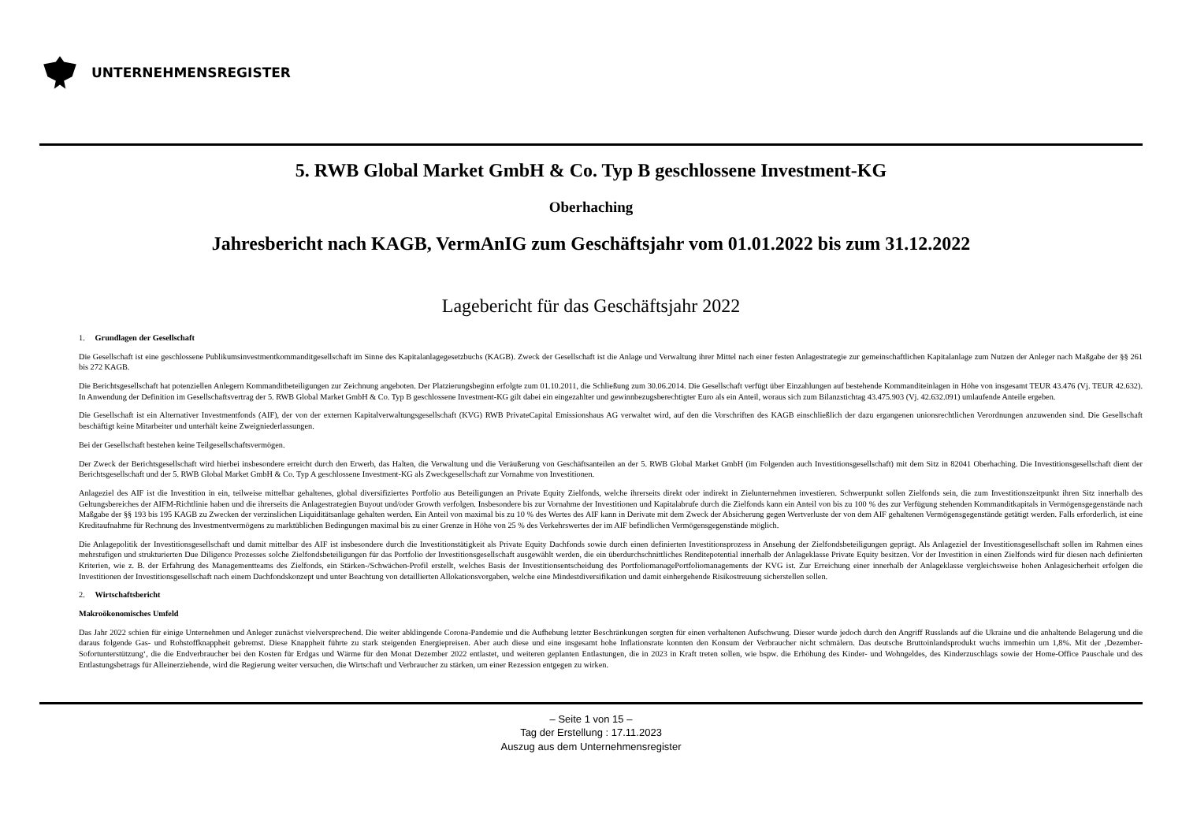UNTERNEHMENSREGISTER
5. RWB Global Market GmbH & Co. Typ B geschlossene Investment-KG
Oberhaching
Jahresbericht nach KAGB, VermAnIG zum Geschäftsjahr vom 01.01.2022 bis zum 31.12.2022
Lagebericht für das Geschäftsjahr 2022
1. Grundlagen der Gesellschaft
Die Gesellschaft ist eine geschlossene Publikumsinvestmentkommanditgesellschaft im Sinne des Kapitalanlagegesetzbuchs (KAGB). Zweck der Gesellschaft ist die Anlage und Verwaltung ihrer Mittel nach einer festen Anlagestrategie zur gemeinschaftlichen Kapitalanlage zum Nutzen der Anleger nach Maßgabe der §§ 261 bis 272 KAGB.
Die Berichtsgesellschaft hat potenziellen Anlegern Kommanditbeteiligungen zur Zeichnung angeboten. Der Platzierungsbeginn erfolgte zum 01.10.2011, die Schließung zum 30.06.2014. Die Gesellschaft verfügt über Einzahlungen auf bestehende Kommanditeinlagen in Höhe von insgesamt TEUR 43.476 (Vj. TEUR 42.632). In Anwendung der Definition im Gesellschaftsvertrag der 5. RWB Global Market GmbH & Co. Typ B geschlossene Investment-KG gilt dabei ein eingezahlter und gewinnbezugsberechtigter Euro als ein Anteil, woraus sich zum Bilanzstichtag 43.475.903 (Vj. 42.632.091) umlaufende Anteile ergeben.
Die Gesellschaft ist ein Alternativer Investmentfonds (AIF), der von der externen Kapitalverwaltungsgesellschaft (KVG) RWB PrivateCapital Emissionshaus AG verwaltet wird, auf den die Vorschriften des KAGB einschließlich der dazu ergangenen unionsrechtlichen Verordnungen anzuwenden sind. Die Gesellschaft beschäftigt keine Mitarbeiter und unterhält keine Zweigniederlassungen.
Bei der Gesellschaft bestehen keine Teilgesellschaftsvermögen.
Der Zweck der Berichtsgesellschaft wird hierbei insbesondere erreicht durch den Erwerb, das Halten, die Verwaltung und die Veräußerung von Geschäftsanteilen an der 5. RWB Global Market GmbH (im Folgenden auch Investitionsgesellschaft) mit dem Sitz in 82041 Oberhaching. Die Investitionsgesellschaft dient der Berichtsgesellschaft und der 5. RWB Global Market GmbH & Co. Typ A geschlossene Investment-KG als Zweckgesellschaft zur Vornahme von Investitionen.
Anlageziel des AIF ist die Investition in ein, teilweise mittelbar gehaltenes, global diversifiziertes Portfolio aus Beteiligungen an Private Equity Zielfonds, welche ihrerseits direkt oder indirekt in Zielunternehmen investieren. Schwerpunkt sollen Zielfonds sein, die zum Investitionszeitpunkt ihren Sitz innerhalb des Geltungsbereiches der AIFM-Richtlinie haben und die ihrerseits die Anlagestrategien Buyout und/oder Growth verfolgen. Insbesondere bis zur Vornahme der Investitionen und Kapitalabrufe durch die Zielfonds kann ein Anteil von bis zu 100 % des zur Verfügung stehenden Kommanditkapitals in Vermögensgegenstände nach Maßgabe der §§ 193 bis 195 KAGB zu Zwecken der verzinslichen Liquiditätsanlage gehalten werden. Ein Anteil von maximal bis zu 10 % des Wertes des AIF kann in Derivate mit dem Zweck der Absicherung gegen Wertverluste der von dem AIF gehaltenen Vermögensgegenstände getätigt werden. Falls erforderlich, ist eine Kreditaufnahme für Rechnung des Investmentvermögens zu marktüblichen Bedingungen maximal bis zu einer Grenze in Höhe von 25 % des Verkehrswertes der im AIF befindlichen Vermögensgegenstände möglich.
Die Anlagepolitik der Investitionsgesellschaft und damit mittelbar des AIF ist insbesondere durch die Investitionstätigkeit als Private Equity Dachfonds sowie durch einen definierten Investitionsprozess in Ansehung der Zielfondsbeteiligungen geprägt. Als Anlageziel der Investitionsgesellschaft sollen im Rahmen eines mehrstufigen und strukturierten Due Diligence Prozesses solche Zielfondsbeteiligungen für das Portfolio der Investitionsgesellschaft ausgewählt werden, die ein überdurchschnittliches Renditepotential innerhalb der Anlageklasse Private Equity besitzen. Vor der Investition in einen Zielfonds wird für diesen nach definierten Kriterien, wie z. B. der Erfahrung des Managementteams des Zielfonds, ein Stärken-/Schwächen-Profil erstellt, welches Basis der Investitionsentscheidung des PortfoliomanagePortfoliomanagements der KVG ist. Zur Erreichung einer innerhalb der Anlageklasse vergleichsweise hohen Anlagesicherheit erfolgen die Investitionen der Investitionsgesellschaft nach einem Dachfondskonzept und unter Beachtung von detaillierten Allokationsvorgaben, welche eine Mindestdiversifikation und damit einhergehende Risikostreuung sicherstellen sollen.
2. Wirtschaftsbericht
Makroökonomisches Umfeld
Das Jahr 2022 schien für einige Unternehmen und Anleger zunächst vielversprechend. Die weiter abklingende Corona-Pandemie und die Aufhebung letzter Beschränkungen sorgten für einen verhaltenen Aufschwung. Dieser wurde jedoch durch den Angriff Russlands auf die Ukraine und die anhaltende Belagerung und die daraus folgende Gas- und Rohstoffknappheit gebremst. Diese Knappheit führte zu stark steigenden Energiepreisen. Aber auch diese und eine insgesamt hohe Inflationsrate konnten den Konsum der Verbraucher nicht schmälern. Das deutsche Bruttoinlandsprodukt wuchs immerhin um 1,8%. Mit der ‚Dezember-Sofortunterstützung‘, die die Endverbraucher bei den Kosten für Erdgas und Wärme für den Monat Dezember 2022 entlastet, und weiteren geplanten Entlastungen, die in 2023 in Kraft treten sollen, wie bspw. die Erhöhung des Kinder- und Wohngeldes, des Kinderzuschlags sowie der Home-Office Pauschale und des Entlastungsbetrags für Alleinerziehende, wird die Regierung weiter versuchen, die Wirtschaft und Verbraucher zu stärken, um einer Rezession entgegen zu wirken.
– Seite 1 von 15 –
Tag der Erstellung : 17.11.2023
Auszug aus dem Unternehmensregister